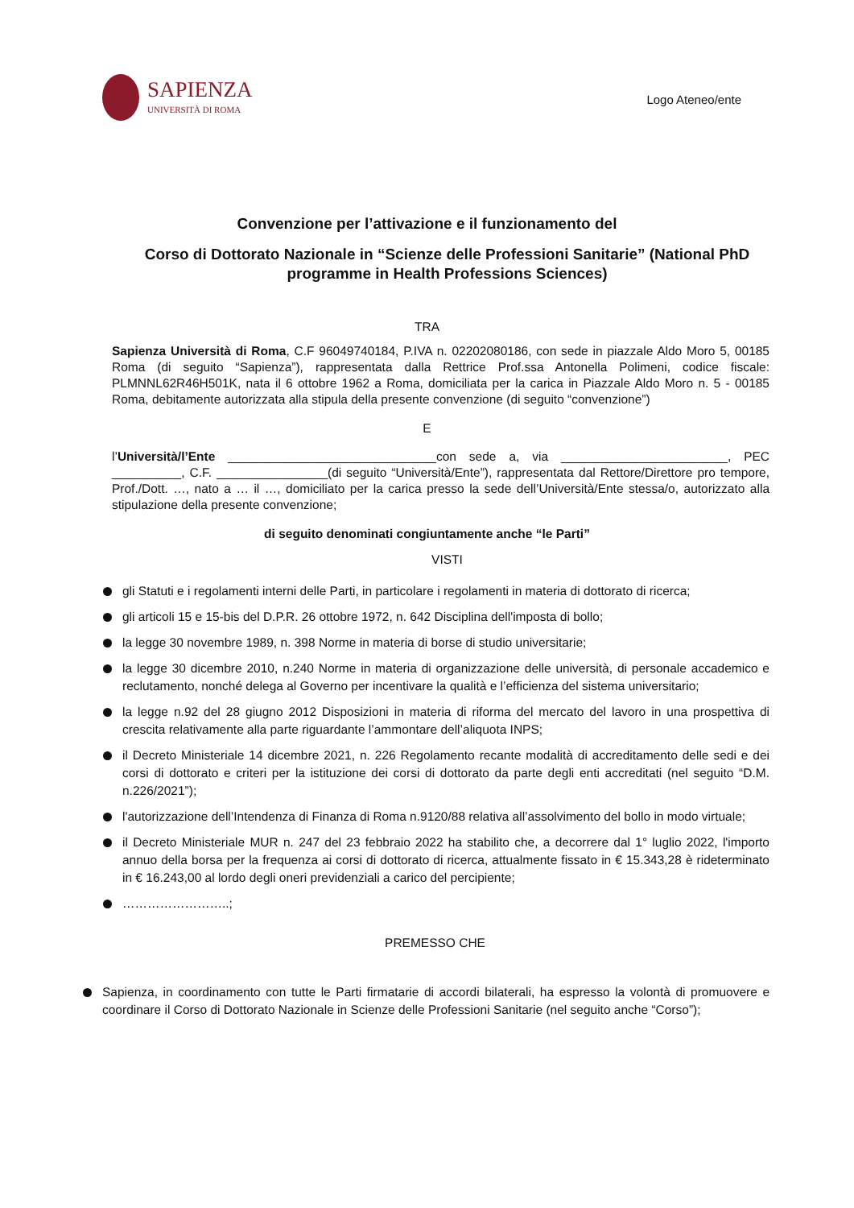SAPIENZA
UNIVERSITÀ DI ROMA
Logo Ateneo/ente
Convenzione per l’attivazione e il funzionamento del
Corso di Dottorato Nazionale in “Scienze delle Professioni Sanitarie” (National PhD programme in Health Professions Sciences)
TRA
Sapienza Università di Roma, C.F 96049740184, P.IVA n. 02202080186, con sede in piazzale Aldo Moro 5, 00185 Roma (di seguito “Sapienza”), rappresentata dalla Rettrice Prof.ssa Antonella Polimeni, codice fiscale: PLMNNL62R46H501K, nata il 6 ottobre 1962 a Roma, domiciliata per la carica in Piazzale Aldo Moro n. 5 - 00185 Roma, debitamente autorizzata alla stipula della presente convenzione (di seguito “convenzione”)
E
l’Università/l’Ente ______________________________con sede a, via ________________________, PEC __________, C.F. ________________(di seguito “Università/Ente”), rappresentata dal Rettore/Direttore pro tempore, Prof./Dott. …, nato a … il …, domiciliato per la carica presso la sede dell’Università/Ente stessa/o, autorizzato alla stipulazione della presente convenzione;
di seguito denominati congiuntamente anche “le Parti”
VISTI
gli Statuti e i regolamenti interni delle Parti, in particolare i regolamenti in materia di dottorato di ricerca;
gli articoli 15 e 15-bis del D.P.R. 26 ottobre 1972, n. 642 Disciplina dell'imposta di bollo;
la legge 30 novembre 1989, n. 398 Norme in materia di borse di studio universitarie;
la legge 30 dicembre 2010, n.240 Norme in materia di organizzazione delle università, di personale accademico e reclutamento, nonché delega al Governo per incentivare la qualità e l’efficienza del sistema universitario;
la legge n.92 del 28 giugno 2012 Disposizioni in materia di riforma del mercato del lavoro in una prospettiva di crescita relativamente alla parte riguardante l’ammontare dell’aliquota INPS;
il Decreto Ministeriale 14 dicembre 2021, n. 226 Regolamento recante modalità di accreditamento delle sedi e dei corsi di dottorato e criteri per la istituzione dei corsi di dottorato da parte degli enti accreditati (nel seguito “D.M. n.226/2021”);
l'autorizzazione dell’Intendenza di Finanza di Roma n.9120/88 relativa all’assolvimento del bollo in modo virtuale;
il Decreto Ministeriale MUR n. 247 del 23 febbraio 2022 ha stabilito che, a decorrere dal 1° luglio 2022, l'importo annuo della borsa per la frequenza ai corsi di dottorato di ricerca, attualmente fissato in € 15.343,28 è rideterminato in € 16.243,00 al lordo degli oneri previdenziali a carico del percipiente;
……………………..;
PREMESSO CHE
Sapienza, in coordinamento con tutte le Parti firmatarie di accordi bilaterali, ha espresso la volontà di promuovere e coordinare il Corso di Dottorato Nazionale in Scienze delle Professioni Sanitarie (nel seguito anche “Corso”);